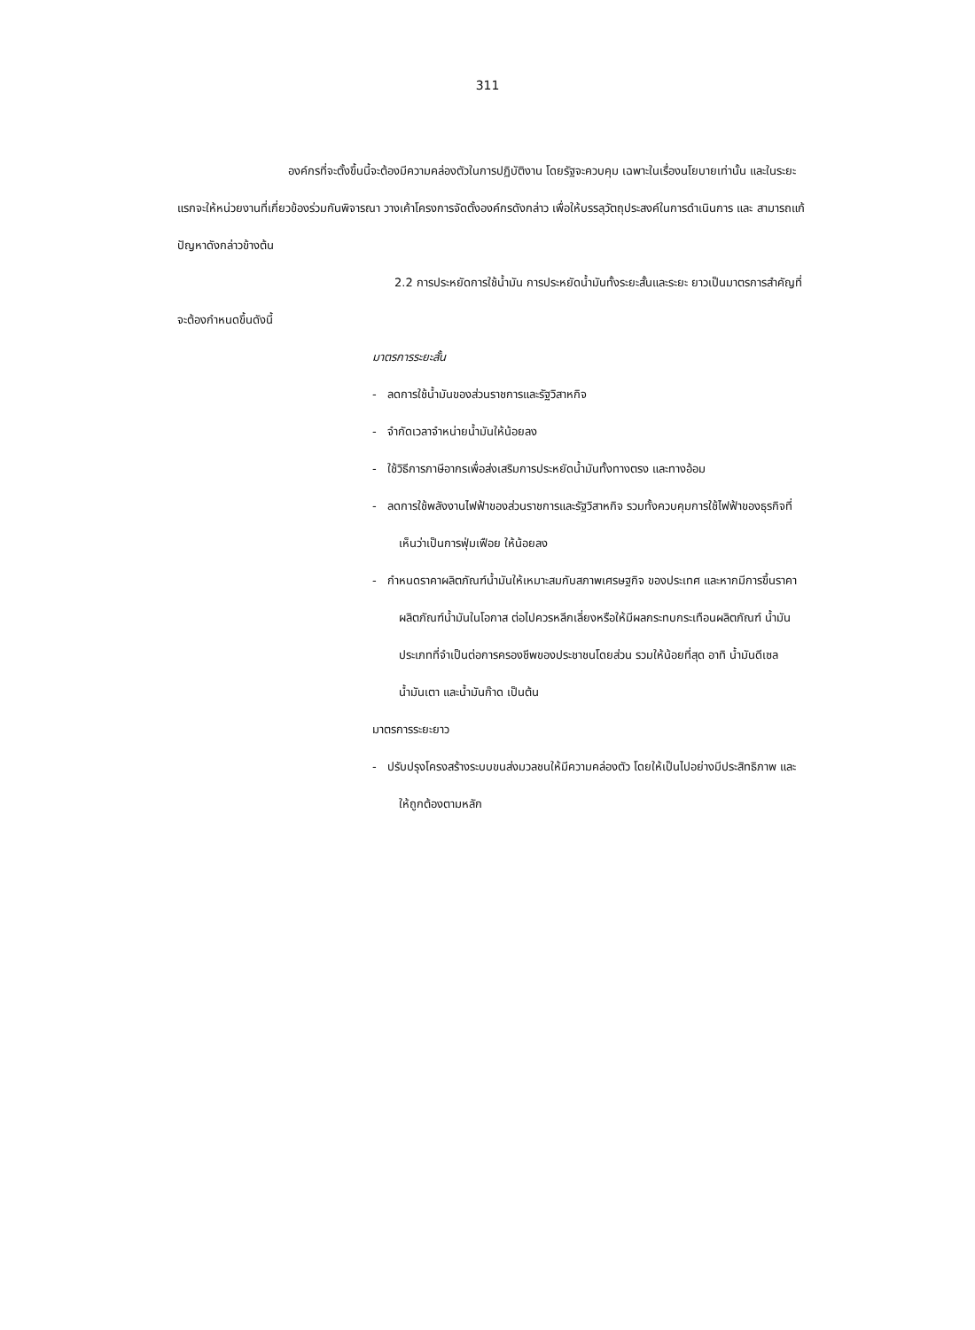311
องค์กรที่จะตั้งขึ้นนี้จะต้องมีความคล่องตัวในการปฏิบัติงาน โดยรัฐจะควบคุม เฉพาะในเรื่องนโยบายเท่านั้น และในระยะแรกจะให้หน่วยงานที่เกี่ยวข้องร่วมกันพิจารณา วางเค้าโครงการจัดตั้งองค์กรดังกล่าว เพื่อให้บรรลุวัตถุประสงค์ในการดำเนินการ และ สามารถแก้ปัญหาดังกล่าวข้างต้น
2.2 การประหยัดการใช้น้ำมัน การประหยัดน้ำมันทั้งระยะสั้นและระยะ ยาวเป็นมาตรการสำคัญที่จะต้องกำหนดขึ้นดังนี้
มาตรการระยะสั้น
- ลดการใช้น้ำมันของส่วนราชการและรัฐวิสาหกิจ
- จำกัดเวลาจำหน่ายน้ำมันให้น้อยลง
- ใช้วิธีการภาษีอากรเพื่อส่งเสริมการประหยัดน้ำมันทั้งทางตรง และทางอ้อม
- ลดการใช้พลังงานไฟฟ้าของส่วนราชการและรัฐวิสาหกิจ รวมทั้งควบคุมการใช้ไฟฟ้าของธุรกิจที่เห็นว่าเป็นการฟุ่มเฟือย ให้น้อยลง
- กำหนดราคาผลิตภัณฑ์น้ำมันให้เหมาะสมกับสภาพเศรษฐกิจ ของประเทศ และหากมีการขึ้นราคาผลิตภัณฑ์น้ำมันในโอกาส ต่อไปควรหลีกเลี่ยงหรือให้มีผลกระทบกระเทือนผลิตภัณฑ์ น้ำมันประเภทที่จำเป็นต่อการครองชีพของประชาชนโดยส่วน รวมให้น้อยที่สุด อาทิ น้ำมันดีเซล น้ำมันเตา และน้ำมันก๊าด เป็นต้น
มาตรการระยะยาว
- ปรับปรุงโครงสร้างระบบขนส่งมวลชนให้มีความคล่องตัว โดยให้เป็นไปอย่างมีประสิทธิภาพ และให้ถูกต้องตามหลัก